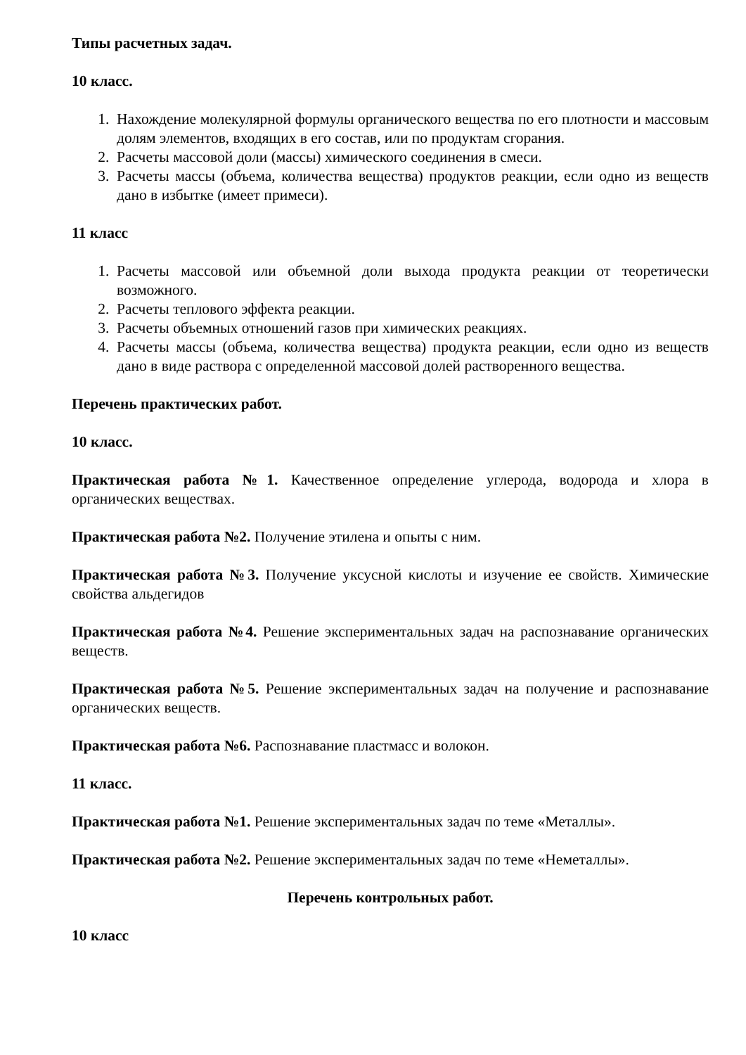Типы расчетных задач.
10 класс.
1. Нахождение молекулярной формулы органического вещества по его плотности и массовым долям элементов, входящих в его состав, или по продуктам сгорания.
2. Расчеты массовой доли (массы) химического соединения в смеси.
3. Расчеты массы (объема, количества вещества) продуктов реакции, если одно из веществ дано в избытке (имеет примеси).
11 класс
1. Расчеты массовой или объемной доли выхода продукта реакции от теоретически возможного.
2. Расчеты теплового эффекта реакции.
3. Расчеты объемных отношений газов при химических реакциях.
4. Расчеты массы (объема, количества вещества) продукта реакции, если одно из веществ дано в виде раствора с определенной массовой долей растворенного вещества.
Перечень практических работ.
10 класс.
Практическая работа №1. Качественное определение углерода, водорода и хлора в органических веществах.
Практическая работа №2. Получение этилена и опыты с ним.
Практическая работа №3. Получение уксусной кислоты и изучение ее свойств. Химические свойства альдегидов
Практическая работа №4. Решение экспериментальных задач на распознавание органических веществ.
Практическая работа №5. Решение экспериментальных задач на получение и распознавание органических веществ.
Практическая работа №6. Распознавание пластмасс и волокон.
11 класс.
Практическая работа №1. Решение экспериментальных задач по теме «Металлы».
Практическая работа №2. Решение экспериментальных задач по теме «Неметаллы».
Перечень контрольных работ.
10 класс